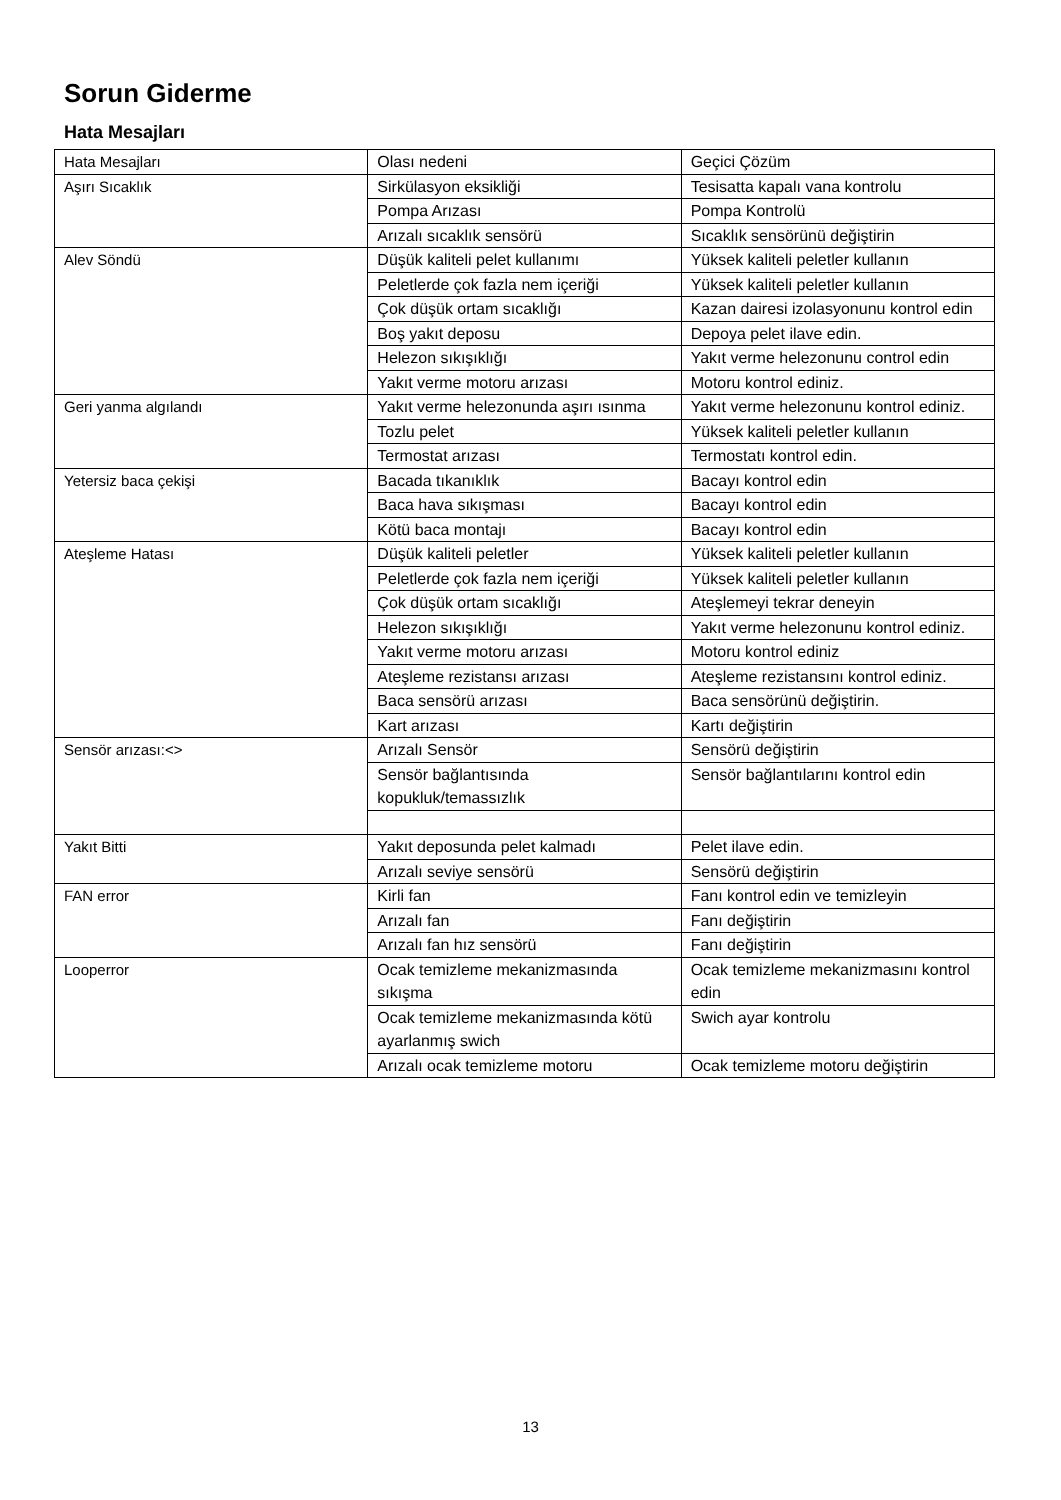Sorun Giderme
Hata Mesajları
| Hata Mesajları | Olası nedeni | Geçici Çözüm |
| Aşırı Sıcaklık | Sirkülasyon eksikliği | Tesisatta kapalı vana kontrolu |
| | Pompa Arızası | Pompa Kontrolü |
| | Arızalı sıcaklık sensörü | Sıcaklık sensörünü değiştirin |
| Alev Söndü | Düşük kaliteli pelet kullanımı | Yüksek kaliteli peletler kullanın |
| | Peletlerde çok fazla nem içeriği | Yüksek kaliteli peletler kullanın |
| | Çok düşük ortam sıcaklığı | Kazan dairesi izolasyonunu kontrol edin |
| | Boş yakıt deposu | Depoya pelet ilave edin. |
| | Helezon sıkışıklığı | Yakıt verme helezonunu control edin |
| | Yakıt verme motoru arızası | Motoru kontrol ediniz. |
| Geri yanma algılandı | Yakıt verme helezonunda aşırı ısınma | Yakıt verme helezonunu kontrol ediniz. |
| | Tozlu pelet | Yüksek kaliteli peletler kullanın |
| | Termostat arızası | Termostatı kontrol edin. |
| Yetersiz baca çekişi | Bacada tıkanıklık | Bacayı kontrol edin |
| | Baca hava sıkışması | Bacayı kontrol edin |
| | Kötü baca montajı | Bacayı kontrol edin |
| Ateşleme Hatası | Düşük kaliteli peletler | Yüksek kaliteli peletler kullanın |
| | Peletlerde çok fazla nem içeriği | Yüksek kaliteli peletler kullanın |
| | Çok düşük ortam sıcaklığı | Ateşlemeyi tekrar deneyin |
| | Helezon sıkışıklığı | Yakıt verme helezonunu kontrol ediniz. |
| | Yakıt verme motoru arızası | Motoru kontrol ediniz |
| | Ateşleme rezistansı arızası | Ateşleme rezistansını kontrol ediniz. |
| | Baca sensörü arızası | Baca sensörünü değiştirin. |
| | Kart arızası | Kartı değiştirin |
| Sensör arızası:<> | Arızalı Sensör | Sensörü değiştirin |
| | Sensör bağlantısında kopukluk/temassızlık | Sensör bağlantılarını kontrol edin |
| Yakıt Bitti | Yakıt deposunda pelet kalmadı | Pelet ilave edin. |
| | Arızalı seviye sensörü | Sensörü değiştirin |
| FAN error | Kirli fan | Fanı kontrol edin ve temizleyin |
| | Arızalı fan | Fanı değiştirin |
| | Arızalı fan hız sensörü | Fanı değiştirin |
| Looperror | Ocak temizleme mekanizmasında sıkışma | Ocak temizleme mekanizmasını kontrol edin |
| | Ocak temizleme mekanizmasında kötü ayarlanmış swich | Swich ayar kontrolu |
| | Arızalı ocak temizleme motoru | Ocak temizleme motoru değiştirin |
13